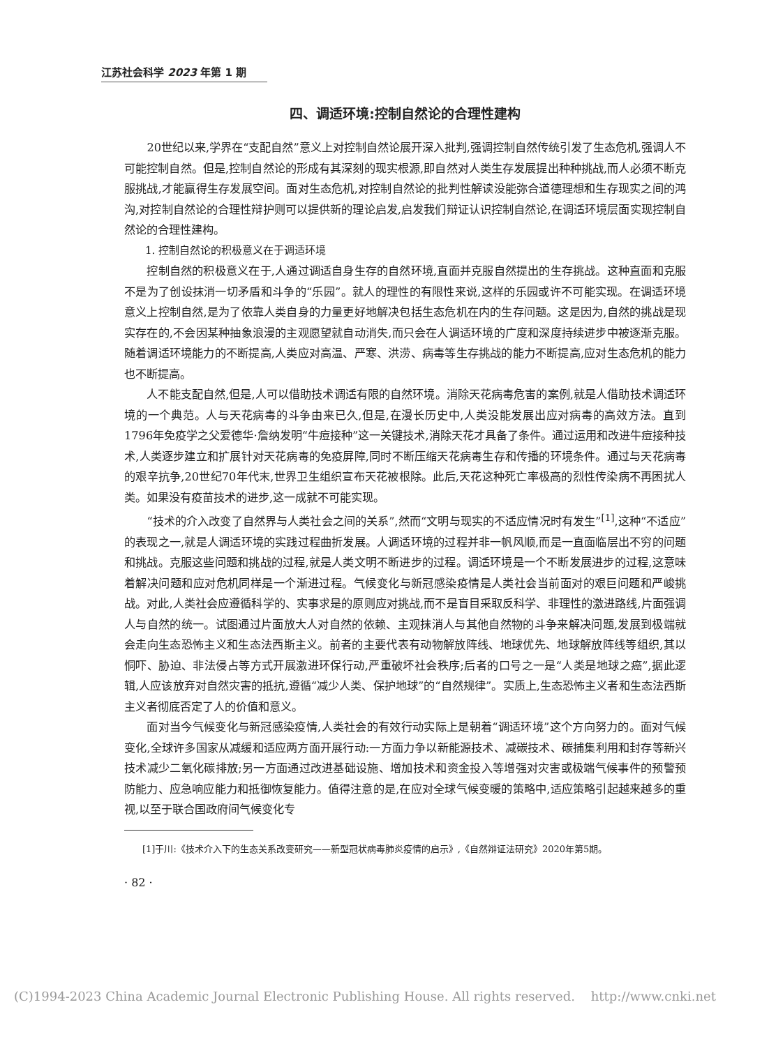江苏社会科学 2023 年第 1 期
四、调适环境:控制自然论的合理性建构
20世纪以来,学界在“支配自然”意义上对控制自然论展开深入批判,强调控制自然传统引发了生态危机,强调人不可能控制自然。但是,控制自然论的形成有其深刻的现实根源,即自然对人类生存发展提出种种挑战,而人必须不断克服挑战,才能赢得生存发展空间。面对生态危机,对控制自然论的批判性解读没能弥合道德理想和生存现实之间的鸿沟,对控制自然论的合理性辩护则可以提供新的理论启发,启发我们辩证认识控制自然论,在调适环境层面实现控制自然论的合理性建构。
1. 控制自然论的积极意义在于调适环境
控制自然的积极意义在于,人通过调适自身生存的自然环境,直面并克服自然提出的生存挑战。这种直面和克服不是为了创设抹消一切矛盾和斗争的“乐园”。就人的理性的有限性来说,这样的乐园或许不可能实现。在调适环境意义上控制自然,是为了依靠人类自身的力量更好地解决包括生态危机在内的生存问题。这是因为,自然的挑战是现实存在的,不会因某种抽象浪漫的主观愿望就自动消失,而只会在人调适环境的广度和深度持续进步中被逐渐克服。随着调适环境能力的不断提高,人类应对高温、严寒、洪涝、病毒等生存挑战的能力不断提高,应对生态危机的能力也不断提高。
人不能支配自然,但是,人可以借助技术调适有限的自然环境。消除天花病毒危害的案例,就是人借助技术调适环境的一个典范。人与天花病毒的斗争由来已久,但是,在漫长历史中,人类没能发展出应对病毒的高效方法。直到1796年免疫学之父爱德华·詹纳发明“牛痘接种”这一关键技术,消除天花才具备了条件。通过运用和改进牛痘接种技术,人类逐步建立和扩展针对天花病毒的免疫屏障,同时不断压缩天花病毒生存和传播的环境条件。通过与天花病毒的艰辛抗争,20世纪70年代末,世界卫生组织宣布天花被根除。此后,天花这种死亡率极高的烈性传染病不再困扰人类。如果没有疫苗技术的进步,这一成就不可能实现。
“技术的介入改变了自然界与人类社会之间的关系”,然而“文明与现实的不适应情况时有发生”<sup>[1]</sup>,这种“不适应”的表现之一,就是人调适环境的实践过程曲折发展。人调适环境的过程并非一帆风顺,而是一直面临层出不穷的问题和挑战。克服这些问题和挑战的过程,就是人类文明不断进步的过程。调适环境是一个不断发展进步的过程,这意味着解决问题和应对危机同样是一个渐进过程。气候变化与新冠感染疫情是人类社会当前面对的艰巨问题和严峻挑战。对此,人类社会应遵循科学的、实事求是的原则应对挑战,而不是盲目采取反科学、非理性的激进路线,片面强调人与自然的统一。试图通过片面放大人对自然的依赖、主观抹消人与其他自然物的斗争来解决问题,发展到极端就会走向生态恐怖主义和生态法西斯主义。前者的主要代表有动物解放阵线、地球优先、地球解放阵线等组织,其以恫吓、胁迫、非法侵占等方式开展激进环保行动,严重破坏社会秩序;后者的口号之一是“人类是地球之癌”,据此逻辑,人应该放弃对自然灾害的抵抗,遵循“减少人类、保护地球”的“自然规律”。实质上,生态恐怖主义者和生态法西斯主义者彻底否定了人的价值和意义。
面对当今气候变化与新冠感染疫情,人类社会的有效行动实际上是朝着“调适环境”这个方向努力的。面对气候变化,全球许多国家从减缓和适应两方面开展行动:一方面力争以新能源技术、减碳技术、碳捕集利用和封存等新兴技术减少二氧化碳排放;另一方面通过改进基础设施、增加技术和资金投入等增强对灾害或极端气候事件的预警预防能力、应急响应能力和抵御恢复能力。值得注意的是,在应对全球气候变暖的策略中,适应策略引起越来越多的重视,以至于联合国政府间气候变化专
[1]于川:《技术介入下的生态关系改变研究——新型冠状病毒肺炎疫情的启示》,《自然辩证法研究》2020年第5期。
· 82 ·
(C)1994-2023 China Academic Journal Electronic Publishing House. All rights reserved. http://www.cnki.net